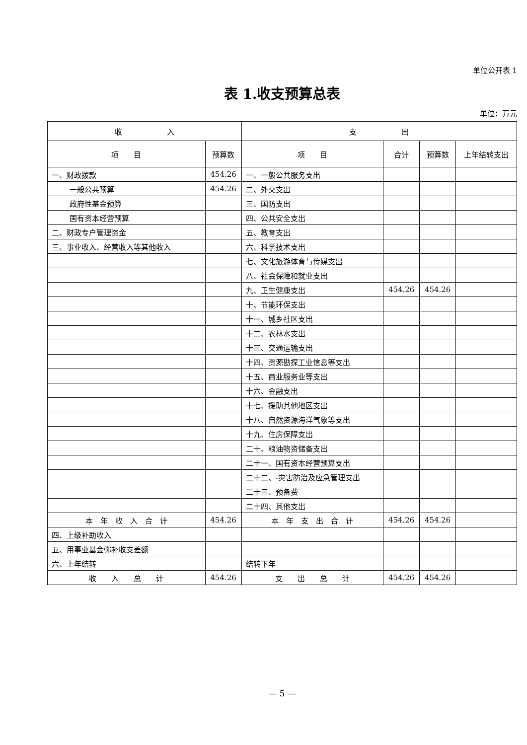单位公开表 1
表 1.收支预算总表
单位：万元
| 收 入 | | 支 出 | | | |
| --- | --- | --- | --- | --- | --- |
| 项 目 | 预算数 | 项 目 | 合计 | 预算数 | 上年结转支出 |
| 一、财政拨款 | 454.26 | 一、一般公共服务支出 | | | |
| 一般公共预算 | 454.26 | 二、外交支出 | | | |
| 政府性基金预算 | | 三、国防支出 | | | |
| 国有资本经营预算 | | 四、公共安全支出 | | | |
| 二、财政专户管理资金 | | 五、教育支出 | | | |
| 三、事业收入、经营收入等其他收入 | | 六、科学技术支出 | | | |
| | | 七、文化旅游体育与传媒支出 | | | |
| | | 八、社会保障和就业支出 | | | |
| | | 九、卫生健康支出 | 454.26 | 454.26 | |
| | | 十、节能环保支出 | | | |
| | | 十一、城乡社区支出 | | | |
| | | 十二、农林水支出 | | | |
| | | 十三、交通运输支出 | | | |
| | | 十四、资源勘探工业信息等支出 | | | |
| | | 十五、商业服务业等支出 | | | |
| | | 十六、金融支出 | | | |
| | | 十七、援助其他地区支出 | | | |
| | | 十八、自然资源海洋气象等支出 | | | |
| | | 十九、住房保障支出 | | | |
| | | 二十、粮油物资储备支出 | | | |
| | | 二十一、国有资本经营预算支出 | | | |
| | | 二十二、-灾害防治及应急管理支出 | | | |
| | | 二十三、预备费 | | | |
| | | 二十四、其他支出 | | | |
| 本 年 收 入 合 计 | 454.26 | 本 年 支 出 合 计 | 454.26 | 454.26 | |
| 四、上级补助收入 | | | | | |
| 五、用事业基金弥补收支差额 | | | | | |
| 六、上年结转 | | 结转下年 | | | |
| 收 入 总 计 | 454.26 | 支 出 总 计 | 454.26 | 454.26 | |
— 5 —